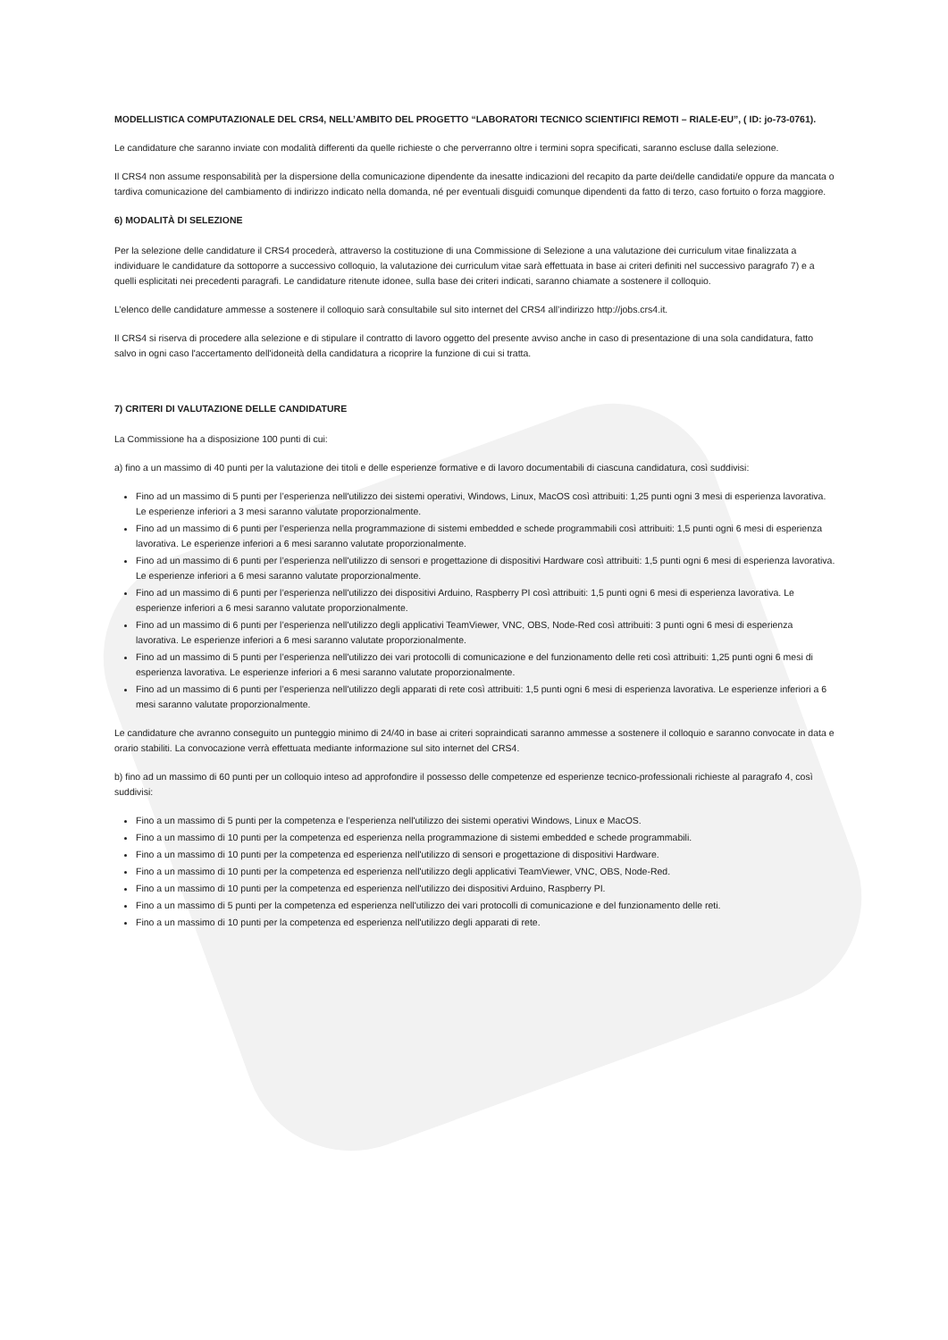MODELLISTICA COMPUTAZIONALE DEL CRS4, NELL’AMBITO DEL PROGETTO “LABORATORI TECNICO SCIENTIFICI REMOTI – RIALE-EU”, ( ID: jo-73-0761).
Le candidature che saranno inviate con modalità differenti da quelle richieste o che perverranno oltre i termini sopra specificati, saranno escluse dalla selezione.
Il CRS4 non assume responsabilità per la dispersione della comunicazione dipendente da inesatte indicazioni del recapito da parte dei/delle candidati/e oppure da mancata o tardiva comunicazione del cambiamento di indirizzo indicato nella domanda, né per eventuali disguidi comunque dipendenti da fatto di terzo, caso fortuito o forza maggiore.
6) MODALITÀ DI SELEZIONE
Per la selezione delle candidature il CRS4 procederà, attraverso la costituzione di una Commissione di Selezione a una valutazione dei curriculum vitae finalizzata a individuare le candidature da sottoporre a successivo colloquio, la valutazione dei curriculum vitae sarà effettuata in base ai criteri definiti nel successivo paragrafo 7) e a quelli esplicitati nei precedenti paragrafi. Le candidature ritenute idonee, sulla base dei criteri indicati, saranno chiamate a sostenere il colloquio.
L’elenco delle candidature ammesse a sostenere il colloquio sarà consultabile sul sito internet del CRS4 all’indirizzo http://jobs.crs4.it.
Il CRS4 si riserva di procedere alla selezione e di stipulare il contratto di lavoro oggetto del presente avviso anche in caso di presentazione di una sola candidatura, fatto salvo in ogni caso l'accertamento dell'idoneità della candidatura a ricoprire la funzione di cui si tratta.
7) CRITERI DI VALUTAZIONE DELLE CANDIDATURE
La Commissione ha a disposizione 100 punti di cui:
a) fino a un massimo di 40 punti per la valutazione dei titoli e delle esperienze formative e di lavoro documentabili di ciascuna candidatura, così suddivisi:
Fino ad un massimo di 5 punti per l’esperienza nell'utilizzo dei sistemi operativi, Windows, Linux, MacOS così attribuiti: 1,25 punti ogni 3 mesi di esperienza lavorativa. Le esperienze inferiori a 3 mesi saranno valutate proporzionalmente.
Fino ad un massimo di 6 punti per l’esperienza nella programmazione di sistemi embedded e schede programmabili così attribuiti: 1,5 punti ogni 6 mesi di esperienza lavorativa. Le esperienze inferiori a 6 mesi saranno valutate proporzionalmente.
Fino ad un massimo di 6 punti per l’esperienza nell'utilizzo di sensori e progettazione di dispositivi Hardware così attribuiti: 1,5 punti ogni 6 mesi di esperienza lavorativa. Le esperienze inferiori a 6 mesi saranno valutate proporzionalmente.
Fino ad un massimo di 6 punti per l’esperienza nell'utilizzo dei dispositivi Arduino, Raspberry PI così attribuiti: 1,5 punti ogni 6 mesi di esperienza lavorativa. Le esperienze inferiori a 6 mesi saranno valutate proporzionalmente.
Fino ad un massimo di 6 punti per l’esperienza nell'utilizzo degli applicativi TeamViewer, VNC, OBS, Node-Red così attribuiti: 3 punti ogni 6 mesi di esperienza lavorativa. Le esperienze inferiori a 6 mesi saranno valutate proporzionalmente.
Fino ad un massimo di 5 punti per l’esperienza nell'utilizzo dei vari protocolli di comunicazione e del funzionamento delle reti così attribuiti: 1,25 punti ogni 6 mesi di esperienza lavorativa. Le esperienze inferiori a 6 mesi saranno valutate proporzionalmente.
Fino ad un massimo di 6 punti per l’esperienza nell'utilizzo degli apparati di rete così attribuiti: 1,5 punti ogni 6 mesi di esperienza lavorativa. Le esperienze inferiori a 6 mesi saranno valutate proporzionalmente.
Le candidature che avranno conseguito un punteggio minimo di 24/40 in base ai criteri sopraindicati saranno ammesse a sostenere il colloquio e saranno convocate in data e orario stabiliti. La convocazione verrà effettuata mediante informazione sul sito internet del CRS4.
b) fino ad un massimo di 60 punti per un colloquio inteso ad approfondire il possesso delle competenze ed esperienze tecnico-professionali richieste al paragrafo 4, così suddivisi:
Fino a un massimo di 5 punti per la competenza e l’esperienza nell'utilizzo dei sistemi operativi Windows, Linux e MacOS.
Fino a un massimo di 10 punti per la competenza ed esperienza nella programmazione di sistemi embedded e schede programmabili.
Fino a un massimo di 10 punti per la competenza ed esperienza nell'utilizzo di sensori e progettazione di dispositivi Hardware.
Fino a un massimo di 10 punti per la competenza ed esperienza nell'utilizzo degli applicativi TeamViewer, VNC, OBS, Node-Red.
Fino a un massimo di 10 punti per la competenza ed esperienza nell'utilizzo dei dispositivi Arduino, Raspberry PI.
Fino a un massimo di 5 punti per la competenza ed esperienza nell'utilizzo dei vari protocolli di comunicazione e del funzionamento delle reti.
Fino a un massimo di 10 punti per la competenza ed esperienza nell'utilizzo degli apparati di rete.